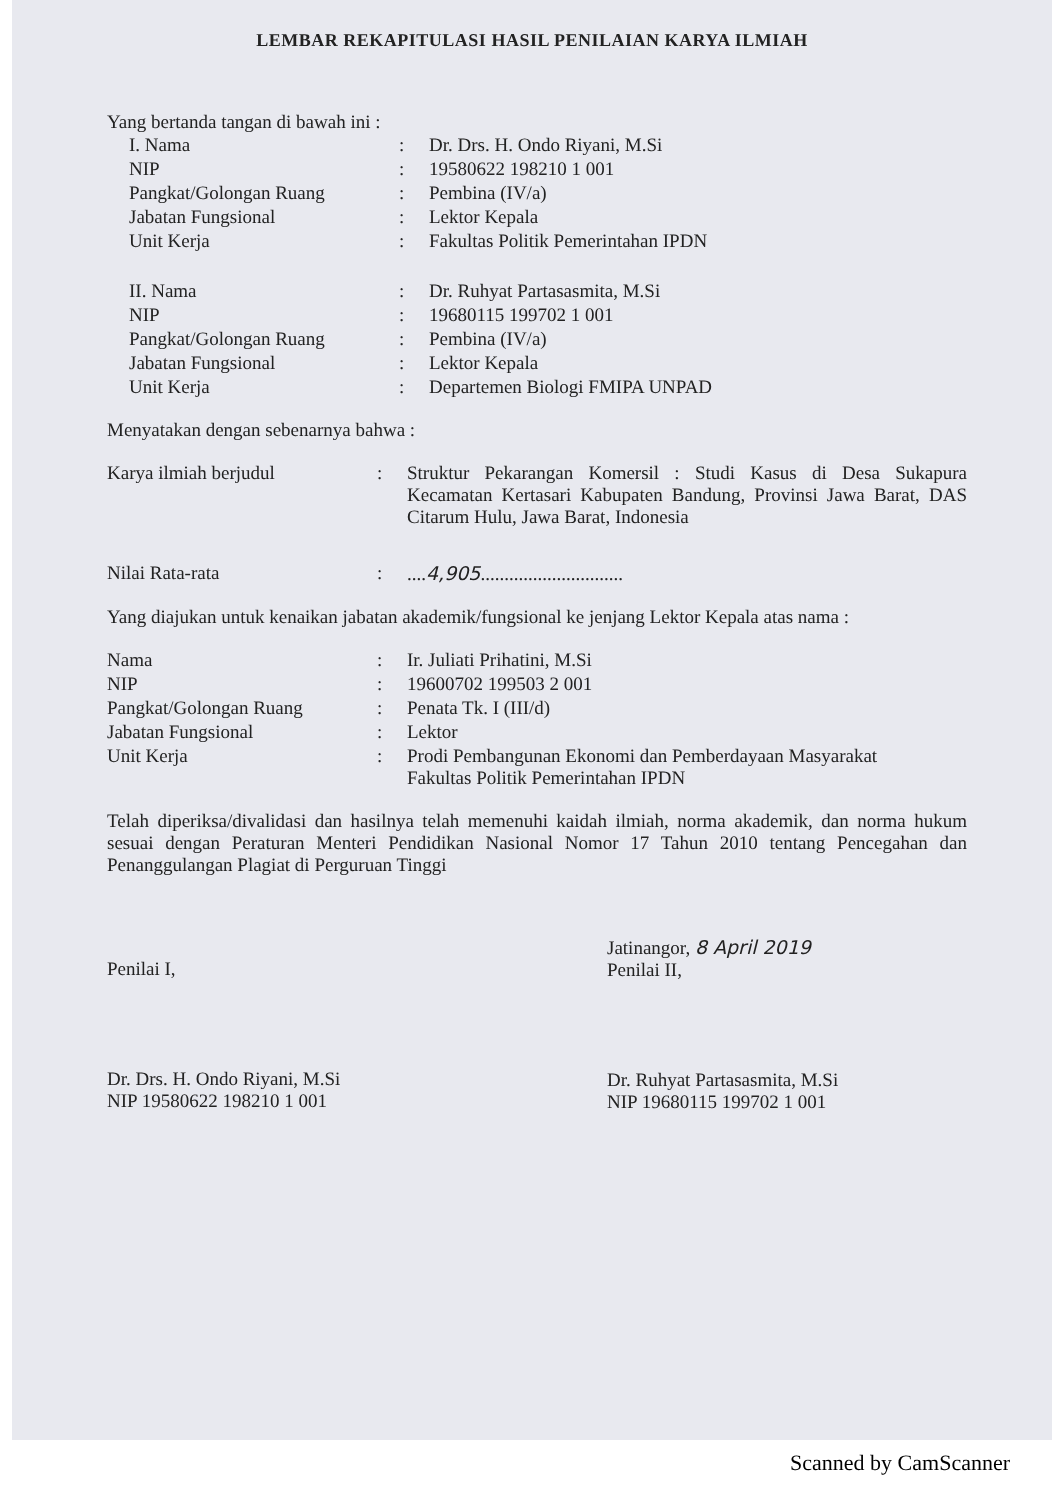LEMBAR REKAPITULASI HASIL PENILAIAN KARYA ILMIAH
Yang bertanda tangan di bawah ini :
| I. Nama | : | Dr. Drs. H. Ondo Riyani, M.Si |
| NIP | : | 19580622 198210 1 001 |
| Pangkat/Golongan Ruang | : | Pembina (IV/a) |
| Jabatan Fungsional | : | Lektor Kepala |
| Unit Kerja | : | Fakultas Politik Pemerintahan IPDN |
| II. Nama | : | Dr. Ruhyat Partasasmita, M.Si |
| NIP | : | 19680115 199702 1 001 |
| Pangkat/Golongan Ruang | : | Pembina (IV/a) |
| Jabatan Fungsional | : | Lektor Kepala |
| Unit Kerja | : | Departemen Biologi FMIPA UNPAD |
Menyatakan dengan sebenarnya bahwa :
| Karya ilmiah berjudul | : | Struktur Pekarangan Komersil : Studi Kasus di Desa Sukapura Kecamatan Kertasari Kabupaten Bandung, Provinsi Jawa Barat, DAS Citarum Hulu, Jawa Barat, Indonesia |
| Nilai Rata-rata | : | .... 4,905 .............................. |
Yang diajukan untuk kenaikan jabatan akademik/fungsional ke jenjang Lektor Kepala atas nama :
| Nama | : | Ir. Juliati Prihatini, M.Si |
| NIP | : | 19600702 199503 2 001 |
| Pangkat/Golongan Ruang | : | Penata Tk. I (III/d) |
| Jabatan Fungsional | : | Lektor |
| Unit Kerja | : | Prodi Pembangunan Ekonomi dan Pemberdayaan Masyarakat Fakultas Politik Pemerintahan IPDN |
Telah diperiksa/divalidasi dan hasilnya telah memenuhi kaidah ilmiah, norma akademik, dan norma hukum sesuai dengan Peraturan Menteri Pendidikan Nasional Nomor 17 Tahun 2010 tentang Pencegahan dan Penanggulangan Plagiat di Perguruan Tinggi
Penilai I,
Dr. Drs. H. Ondo Riyani, M.Si
NIP 19580622 198210 1 001
Jatinangor, 8 April 2019
Penilai II,
Dr. Ruhyat Partasasmita, M.Si
NIP 19680115 199702 1 001
Scanned by CamScanner